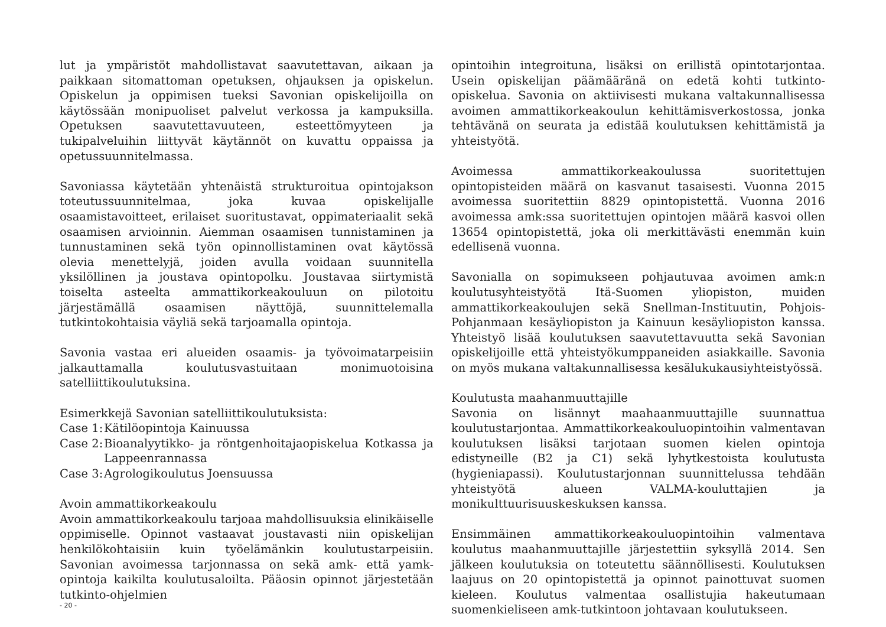lut ja ympäristöt mahdollistavat saavutettavan, aikaan ja paikkaan sitomattoman opetuksen, ohjauksen ja opiskelun. Opiskelun ja oppimisen tueksi Savonian opiskelijoilla on käytössään monipuoliset palvelut verkossa ja kampuksilla. Opetuksen saavutettavuuteen, esteettömyyteen ja tukipalveluihin liittyvät käytännöt on kuvattu oppaissa ja opetussuunnitelmassa.
Savoniassa käytetään yhtenäistä strukturoitua opintojakson toteutussuunnitelmaa, joka kuvaa opiskelijalle osaamistavoitteet, erilaiset suoritustavat, oppimateriaalit sekä osaamisen arvioinnin. Aiemman osaamisen tunnistaminen ja tunnustaminen sekä työn opinnollistaminen ovat käytössä olevia menettelyjä, joiden avulla voidaan suunnitella yksilöllinen ja joustava opintopolku. Joustavaa siirtymistä toiselta asteelta ammattikorkeakouluun on pilotoitu järjestämällä osaamisen näyttöjä, suunnittelemalla tutkintokohtaisia väyliä sekä tarjoamalla opintoja.
Savonia vastaa eri alueiden osaamis- ja työvoimatarpeisiin jalkauttamalla koulutusvastuitaan monimuotoisina satelliittikoulutuksina.
Esimerkkejä Savonian satelliittikoulutuksista:
Case 1: Kätilöopintoja Kainuussa
Case 2: Bioanalyytikko- ja röntgenhoitajaopiskelua Kotkassa ja Lappeenrannassa
Case 3: Agrologikoulutus Joensuussa
Avoin ammattikorkeakoulu
Avoin ammattikorkeakoulu tarjoaa mahdollisuuksia elinikäiselle oppimiselle. Opinnot vastaavat joustavasti niin opiskelijan henkilökohtaisiin kuin työelämänkin koulutustarpeisiin. Savonian avoimessa tarjonnassa on sekä amk- että yamk-opintoja kaikilta koulutusaloilta. Pääosin opinnot järjestetään tutkinto-ohjelmien
opintoihin integroituna, lisäksi on erillistä opintotarjontaa. Usein opiskelijan päämääränä on edetä kohti tutkinto-opiskelua. Savonia on aktiivisesti mukana valtakunnallisessa avoimen ammattikorkeakoulun kehittämisverkostossa, jonka tehtävänä on seurata ja edistää koulutuksen kehittämistä ja yhteistyötä.
Avoimessa ammattikorkeakoulussa suoritettujen opintopisteiden määrä on kasvanut tasaisesti. Vuonna 2015 avoimessa suoritettiin 8829 opintopistettä. Vuonna 2016 avoimessa amk:ssa suoritettujen opintojen määrä kasvoi ollen 13654 opintopistettä, joka oli merkittävästi enemmän kuin edellisenä vuonna.
Savonialla on sopimukseen pohjautuvaa avoimen amk:n koulutusyhteistyötä Itä-Suomen yliopiston, muiden ammattikorkeakoulujen sekä Snellman-Instituutin, Pohjois-Pohjanmaan kesäyliopiston ja Kainuun kesäyliopiston kanssa. Yhteistyö lisää koulutuksen saavutettavuutta sekä Savonian opiskelijoille että yhteistyökumppaneiden asiakkaille. Savonia on myös mukana valtakunnallisessa kesälukukausiyhteistyössä.
Koulutusta maahanmuuttajille
Savonia on lisännyt maahaanmuuttajille suunnattua koulutustarjontaa. Ammattikorkeakouluopintoihin valmentavan koulutuksen lisäksi tarjotaan suomen kielen opintoja edistyneille (B2 ja C1) sekä lyhytkestoista koulutusta (hygieniapassi). Koulutustarjonnan suunnittelussa tehdään yhteistyötä alueen VALMA-kouluttajien ja monikulttuurisuuskeskuksen kanssa.
Ensimmäinen ammattikorkeakouluopintoihin valmentava koulutus maahanmuuttajille järjestettiin syksyllä 2014. Sen jälkeen koulutuksia on toteutettu säännöllisesti. Koulutuksen laajuus on 20 opintopistettä ja opinnot painottuvat suomen kieleen. Koulutus valmentaa osallistujia hakeutumaan suomenkieliseen amk-tutkintoon johtavaan koulutukseen.
- 20 -